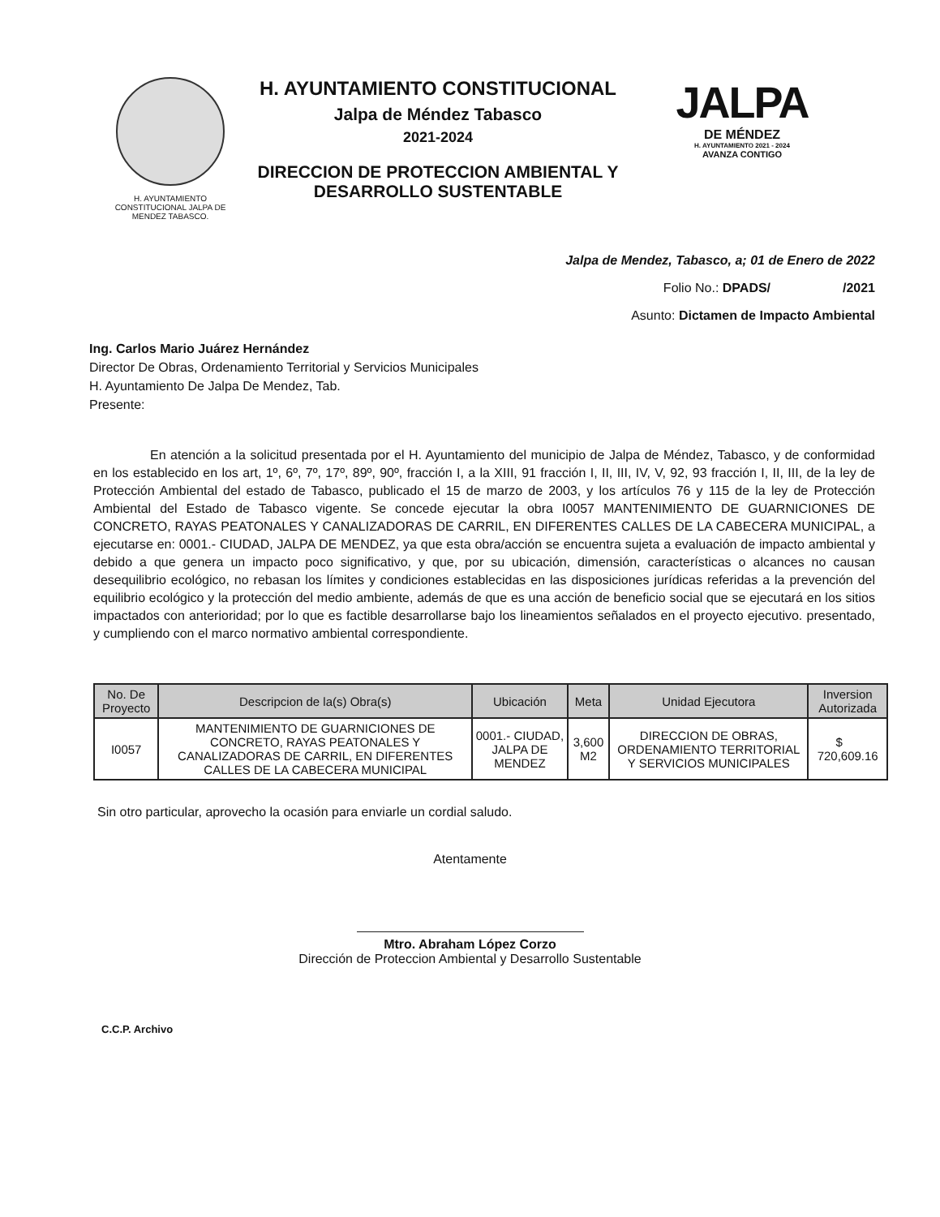H. AYUNTAMIENTO CONSTITUCIONAL JALPA DE MENDEZ TABASCO.
H. AYUNTAMIENTO CONSTITUCIONAL
Jalpa de Méndez Tabasco
2021-2024
DIRECCION DE PROTECCION AMBIENTAL Y DESARROLLO SUSTENTABLE
JALPA
DE MÉNDEZ
H. AYUNTAMIENTO 2021 - 2024
AVANZA CONTIGO
Jalpa de Mendez, Tabasco, a; 01 de Enero de 2022
Folio No.: DPADS/ /2021
Asunto: Dictamen de Impacto Ambiental
Ing. Carlos Mario Juárez Hernández
Director De Obras, Ordenamiento Territorial y Servicios Municipales
H. Ayuntamiento De Jalpa De Mendez, Tab.
Presente:
En atención a la solicitud presentada por el H. Ayuntamiento del municipio de Jalpa de Méndez, Tabasco, y de conformidad en los establecido en los art, 1º, 6º, 7º, 17º, 89º, 90º, fracción I, a la XIII, 91 fracción I, II, III, IV, V, 92, 93 fracción I, II, III, de la ley de Protección Ambiental del estado de Tabasco, publicado el 15 de marzo de 2003, y los artículos 76 y 115 de la ley de Protección Ambiental del Estado de Tabasco vigente. Se concede ejecutar la obra I0057 MANTENIMIENTO DE GUARNICIONES DE CONCRETO, RAYAS PEATONALES Y CANALIZADORAS DE CARRIL, EN DIFERENTES CALLES DE LA CABECERA MUNICIPAL, a ejecutarse en: 0001.- CIUDAD, JALPA DE MENDEZ, ya que esta obra/acción se encuentra sujeta a evaluación de impacto ambiental y debido a que genera un impacto poco significativo, y que, por su ubicación, dimensión, características o alcances no causan desequilibrio ecológico, no rebasan los límites y condiciones establecidas en las disposiciones jurídicas referidas a la prevención del equilibrio ecológico y la protección del medio ambiente, además de que es una acción de beneficio social que se ejecutará en los sitios impactados con anterioridad; por lo que es factible desarrollarse bajo los lineamientos señalados en el proyecto ejecutivo. presentado, y cumpliendo con el marco normativo ambiental correspondiente.
| No. De Proyecto | Descripcion de la(s) Obra(s) | Ubicación | Meta | Unidad Ejecutora | Inversion Autorizada |
| --- | --- | --- | --- | --- | --- |
| I0057 | MANTENIMIENTO DE GUARNICIONES DE CONCRETO, RAYAS PEATONALES Y CANALIZADORAS DE CARRIL, EN DIFERENTES CALLES DE LA CABECERA MUNICIPAL | 0001.- CIUDAD, JALPA DE MENDEZ | 3,600 M2 | DIRECCION DE OBRAS, ORDENAMIENTO TERRITORIAL Y SERVICIOS MUNICIPALES | $ 720,609.16 |
Sin otro particular, aprovecho la ocasión para enviarle un cordial saludo.
Atentamente
Mtro. Abraham López Corzo
Dirección de Proteccion Ambiental y Desarrollo Sustentable
C.C.P. Archivo